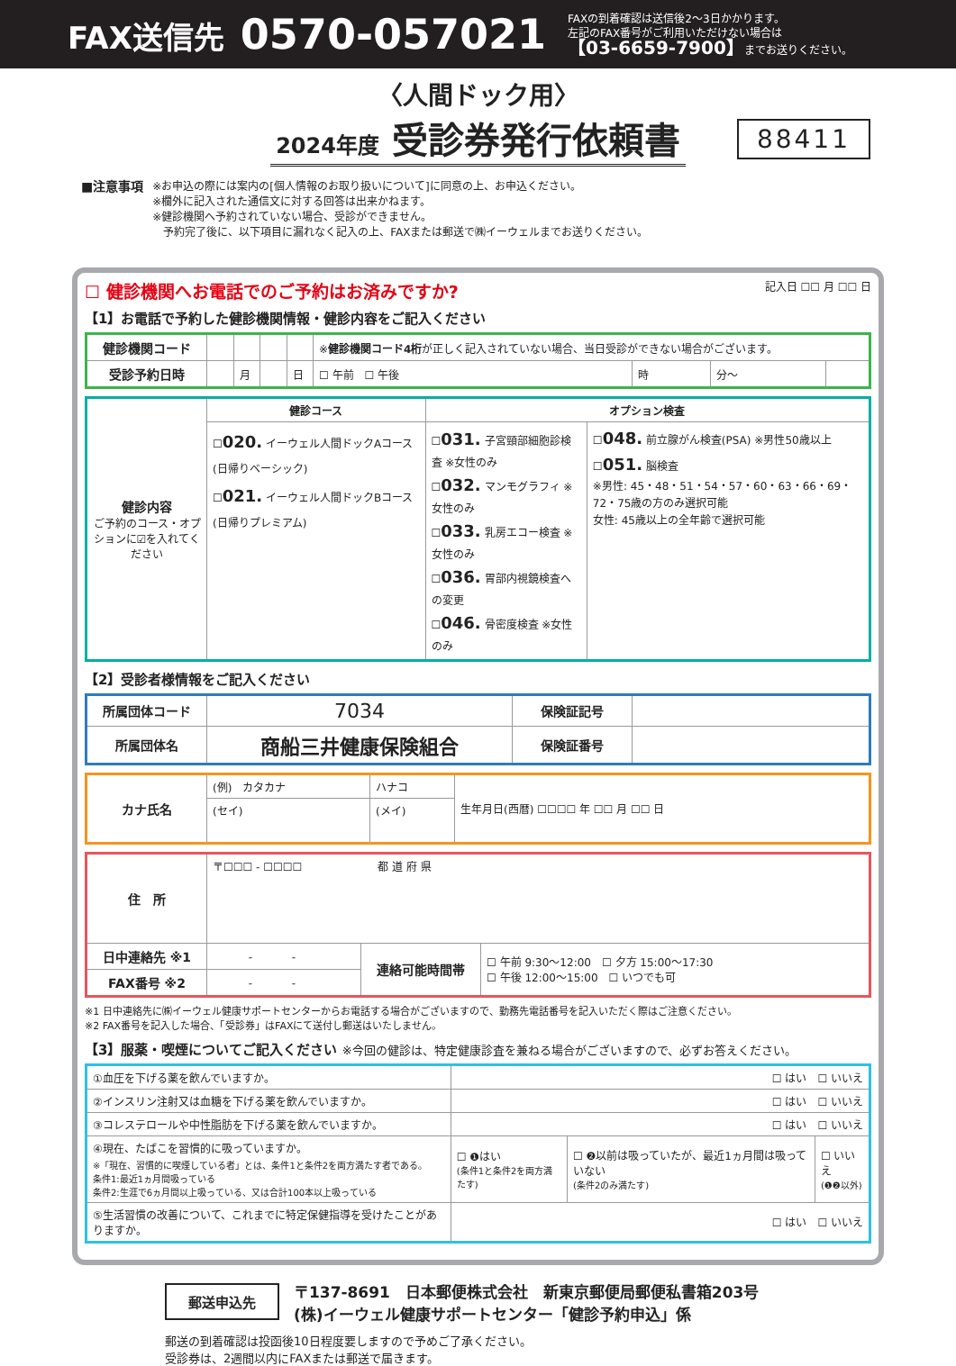FAX送信先 0570-057021
FAXの到着確認は送信後2〜3日かかります。
左記のFAX番号がご利用いただけない場合は
【03-6659-7900】までお送りください。
〈人間ドック用〉
2024年度 受診券発行依頼書
88411
■注意事項
※お申込の際には案内の[個人情報のお取り扱いについて]に同意の上、お申込ください。
※欄外に記入された通信文に対する回答は出来かねます。
※健診機関へ予約されていない場合、受診ができません。
　予約完了後に、以下項目に漏れなく記入の上、FAXまたは郵送で㈱イーウェルまでお送りください。
☐ 健診機関へお電話でのご予約はお済みですか?
【1】お電話で予約した健診機関情報・健診内容をご記入ください
記入日 ☐☐ 月 ☐☐ 日
| 健診機関コード | | | | | ※ 健診機関コード4桁 が正しく記入されていない場合、当日受診ができない場合がございます。 | | | |
| 受診予約日時 | | 月 | | 日 | ☐ 午前 ☐ 午後 | 時 | 分〜 | |
| 健診内容 ご予約のコース・オプションに☑を入れてください | 健診コース | オプション検査 | |
| | ☐ 020. イーウェル人間ドックAコース(日帰りベーシック) ☐ 021. イーウェル人間ドックBコース(日帰りプレミアム) | ☐ 031. 子宮頸部細胞診検査 ※女性のみ ☐ 032. マンモグラフィ ※女性のみ ☐ 033. 乳房エコー検査 ※女性のみ ☐ 036. 胃部内視鏡検査への変更 ☐ 046. 骨密度検査 ※女性のみ | ☐ 048. 前立腺がん検査(PSA) ※男性50歳以上 ☐ 051. 脳検査 ※男性: 45・48・51・54・57・60・63・66・69・72・75歳の方のみ選択可能 女性: 45歳以上の全年齢で選択可能 |
【2】受診者様情報をご記入ください
| 所属団体コード | 7034 | 保険証記号 | |
| 所属団体名 | 商船三井健康保険組合 | 保険証番号 | |
| カナ氏名 | (例) カタカナ | ハナコ | 生年月日(西暦) ☐☐☐☐ 年 ☐☐ 月 ☐☐ 日 |
| | (セイ) | (メイ) | |
| 住 所 | 〒☐☐☐ - ☐☐☐☐ 都 道 府 県 | | |
| 日中連絡先 ※1 | - - | 連絡可能時間帯 | ☐ 午前 9:30〜12:00 ☐ 夕方 15:00〜17:30 ☐ 午後 12:00〜15:00 ☐ いつでも可 |
| FAX番号 ※2 | - - | | |
※1 日中連絡先に㈱イーウェル健康サポートセンターからお電話する場合がございますので、勤務先電話番号を記入いただく際はご注意ください。
※2 FAX番号を記入した場合、「受診券」はFAXにて送付し郵送はいたしません。
【3】服薬・喫煙についてご記入ください ※今回の健診は、特定健康診査を兼ねる場合がございますので、必ずお答えください。
| ①血圧を下げる薬を飲んでいますか。 | ☐ はい ☐ いいえ | | |
| ②インスリン注射又は血糖を下げる薬を飲んでいますか。 | ☐ はい ☐ いいえ | | |
| ③コレステロールや中性脂肪を下げる薬を飲んでいますか。 | ☐ はい ☐ いいえ | | |
| ④現在、たばこを習慣的に吸っていますか。 ※「現在、習慣的に喫煙している者」とは、条件1と条件2を両方満たす者である。 条件1:最近1ヵ月間吸っている 条件2:生涯で6ヵ月間以上吸っている、又は合計100本以上吸っている | ☐ ❶はい (条件1と条件2を両方満たす) | ☐ ❷以前は吸っていたが、最近1ヵ月間は吸っていない (条件2のみ満たす) | ☐ いいえ (❶❷以外) |
| ⑤生活習慣の改善について、これまでに特定保健指導を受けたことがありますか。 | ☐ はい ☐ いいえ | | |
郵送申込先 〒137-8691　日本郵便株式会社　新東京郵便局郵便私書箱203号
(株)イーウェル健康サポートセンター「健診予約申込」係
郵送の到着確認は投函後10日程度要しますので予めご了承ください。
受診券は、2週間以内にFAXまたは郵送で届きます。